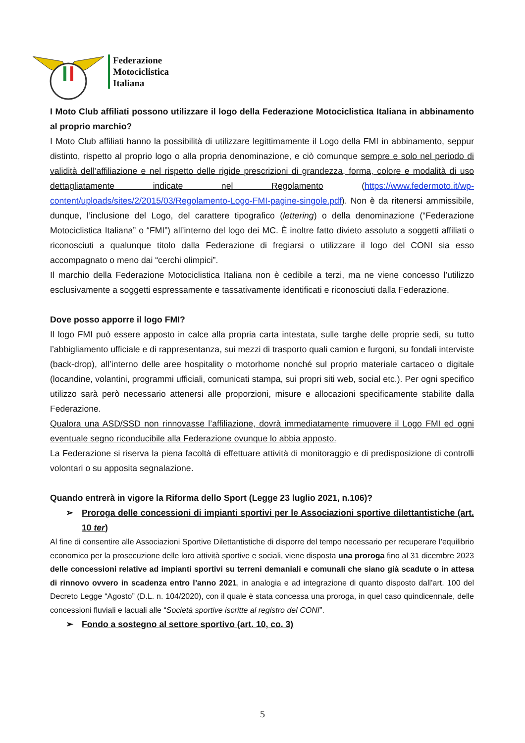Federazione
Motociclistica
Italiana
I Moto Club affiliati possono utilizzare il logo della Federazione Motociclistica Italiana in abbinamento al proprio marchio?
I Moto Club affiliati hanno la possibilità di utilizzare legittimamente il Logo della FMI in abbinamento, seppur distinto, rispetto al proprio logo o alla propria denominazione, e ciò comunque sempre e solo nel periodo di validità dell’affiliazione e nel rispetto delle rigide prescrizioni di grandezza, forma, colore e modalità di uso dettagliatamente indicate nel Regolamento (https://www.federmoto.it/wp-content/uploads/sites/2/2015/03/Regolamento-Logo-FMI-pagine-singole.pdf). Non è da ritenersi ammissibile, dunque, l’inclusione del Logo, del carattere tipografico (lettering) o della denominazione (“Federazione Motociclistica Italiana” o “FMI”) all’interno del logo dei MC. È inoltre fatto divieto assoluto a soggetti affiliati o riconosciuti a qualunque titolo dalla Federazione di fregiarsi o utilizzare il logo del CONI sia esso accompagnato o meno dai “cerchi olimpici”.
Il marchio della Federazione Motociclistica Italiana non è cedibile a terzi, ma ne viene concesso l’utilizzo esclusivamente a soggetti espressamente e tassativamente identificati e riconosciuti dalla Federazione.
Dove posso apporre il logo FMI?
Il logo FMI può essere apposto in calce alla propria carta intestata, sulle targhe delle proprie sedi, su tutto l’abbigliamento ufficiale e di rappresentanza, sui mezzi di trasporto quali camion e furgoni, su fondali interviste (back-drop), all’interno delle aree hospitality o motorhome nonché sul proprio materiale cartaceo o digitale (locandine, volantini, programmi ufficiali, comunicati stampa, sui propri siti web, social etc.). Per ogni specifico utilizzo sarà però necessario attenersi alle proporzioni, misure e allocazioni specificamente stabilite dalla Federazione.
Qualora una ASD/SSD non rinnovasse l’affiliazione, dovrà immediatamente rimuovere il Logo FMI ed ogni eventuale segno riconducibile alla Federazione ovunque lo abbia apposto.
La Federazione si riserva la piena facoltà di effettuare attività di monitoraggio e di predisposizione di controlli volontari o su apposita segnalazione.
Quando entrerà in vigore la Riforma dello Sport (Legge 23 luglio 2021, n.106)?
➢ Proroga delle concessioni di impianti sportivi per le Associazioni sportive dilettantistiche (art. 10 ter)
Al fine di consentire alle Associazioni Sportive Dilettantistiche di disporre del tempo necessario per recuperare l’equilibrio economico per la prosecuzione delle loro attività sportive e sociali, viene disposta una proroga fino al 31 dicembre 2023 delle concessioni relative ad impianti sportivi su terreni demaniali e comunali che siano già scadute o in attesa di rinnovo ovvero in scadenza entro l’anno 2021, in analogia e ad integrazione di quanto disposto dall’art. 100 del Decreto Legge “Agosto” (D.L. n. 104/2020), con il quale è stata concessa una proroga, in quel caso quindicennale, delle concessioni fluviali e lacuali alle “Società sportive iscritte al registro del CONI”.
➢ Fondo a sostegno al settore sportivo (art. 10, co. 3)
5